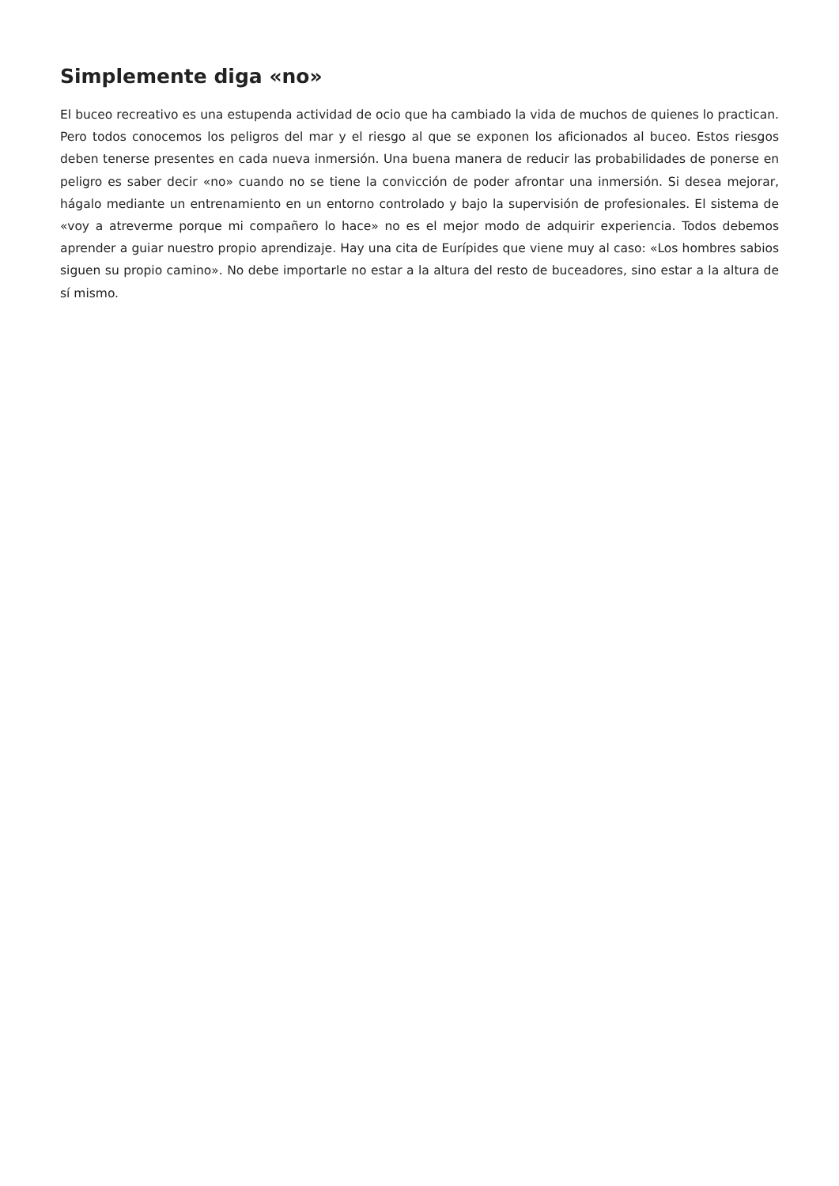Simplemente diga «no»
El buceo recreativo es una estupenda actividad de ocio que ha cambiado la vida de muchos de quienes lo practican. Pero todos conocemos los peligros del mar y el riesgo al que se exponen los aficionados al buceo. Estos riesgos deben tenerse presentes en cada nueva inmersión. Una buena manera de reducir las probabilidades de ponerse en peligro es saber decir «no» cuando no se tiene la convicción de poder afrontar una inmersión. Si desea mejorar, hágalo mediante un entrenamiento en un entorno controlado y bajo la supervisión de profesionales. El sistema de «voy a atreverme porque mi compañero lo hace» no es el mejor modo de adquirir experiencia. Todos debemos aprender a guiar nuestro propio aprendizaje. Hay una cita de Eurípides que viene muy al caso: «Los hombres sabios siguen su propio camino». No debe importarle no estar a la altura del resto de buceadores, sino estar a la altura de sí mismo.